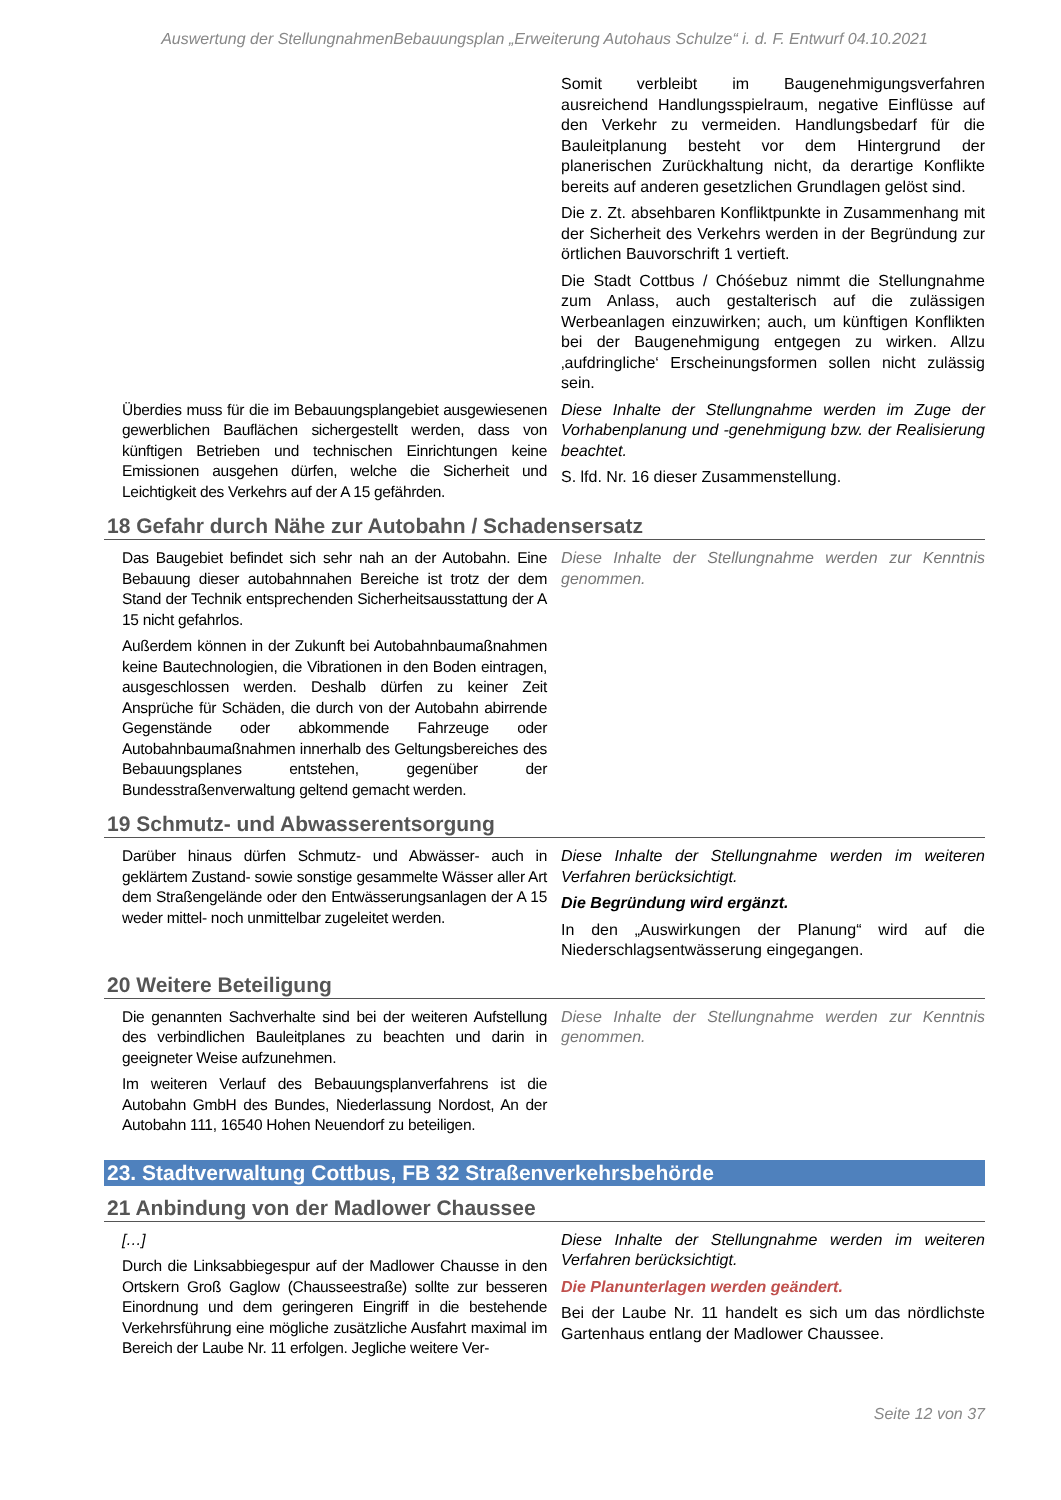Auswertung der StellungnahmenBebauungsplan „Erweiterung Autohaus Schulze“ i. d. F. Entwurf 04.10.2021
| | Somit verbleibt im Baugenehmigungsverfahren ausreichend Handlungsspielraum, negative Einflüsse auf den Verkehr zu vermeiden. Handlungsbedarf für die Bauleitplanung besteht vor dem Hintergrund der planerischen Zurückhaltung nicht, da derartige Konflikte bereits auf anderen gesetzlichen Grundlagen gelöst sind. Die z. Zt. absehbaren Konfliktpunkte in Zusammenhang mit der Sicherheit des Verkehrs werden in der Begründung zur örtlichen Bauvorschrift 1 vertieft. Die Stadt Cottbus / Chóśebuz nimmt die Stellungnahme zum Anlass, auch gestalterisch auf die zulässigen Werbeanlagen einzuwirken; auch, um künftigen Konflikten bei der Baugenehmigung entgegen zu wirken. Allzu ‚aufdringliche‘ Erscheinungsformen sollen nicht zulässig sein. |
| Überdies muss für die im Bebauungsplangebiet ausgewiesenen gewerblichen Bauflächen sichergestellt werden, dass von künftigen Betrieben und technischen Einrichtungen keine Emissionen ausgehen dürfen, welche die Sicherheit und Leichtigkeit des Verkehrs auf der A 15 gefährden. | Diese Inhalte der Stellungnahme werden im Zuge der Vorhabenplanung und -genehmigung bzw. der Realisierung beachtet. S. lfd. Nr. 16 dieser Zusammenstellung. |
18 Gefahr durch Nähe zur Autobahn / Schadensersatz
| Das Baugebiet befindet sich sehr nah an der Autobahn. Eine Bebauung dieser autobahnnahen Bereiche ist trotz der dem Stand der Technik entsprechenden Sicherheitsausstattung der A 15 nicht gefahrlos. Außerdem können in der Zukunft bei Autobahnbaumaßnahmen keine Bautechnologien, die Vibrationen in den Boden eintragen, ausgeschlossen werden. Deshalb dürfen zu keiner Zeit Ansprüche für Schäden, die durch von der Autobahn abirrende Gegenstände oder abkommende Fahrzeuge oder Autobahnbaumaßnahmen innerhalb des Geltungsbereiches des Bebauungsplanes entstehen, gegenüber der Bundesstraßenverwaltung geltend gemacht werden. | Diese Inhalte der Stellungnahme werden zur Kenntnis genommen. |
19 Schmutz- und Abwasserentsorgung
| Darüber hinaus dürfen Schmutz- und Abwässer- auch in geklärtem Zustand- sowie sonstige gesammelte Wässer aller Art dem Straßengelände oder den Entwässerungsanlagen der A 15 weder mittel- noch unmittelbar zugeleitet werden. | Diese Inhalte der Stellungnahme werden im weiteren Verfahren berücksichtigt. Die Begründung wird ergänzt. In den „Auswirkungen der Planung“ wird auf die Niederschlagsentwässerung eingegangen. |
20 Weitere Beteiligung
| Die genannten Sachverhalte sind bei der weiteren Aufstellung des verbindlichen Bauleitplanes zu beachten und darin in geeigneter Weise aufzunehmen. Im weiteren Verlauf des Bebauungsplanverfahrens ist die Autobahn GmbH des Bundes, Niederlassung Nordost, An der Autobahn 111, 16540 Hohen Neuendorf zu beteiligen. | Diese Inhalte der Stellungnahme werden zur Kenntnis genommen. |
23. Stadtverwaltung Cottbus, FB 32 Straßenverkehrsbehörde
21 Anbindung von der Madlower Chaussee
| […] Durch die Linksabbiegespur auf der Madlower Chausse in den Ortskern Groß Gaglow (Chausseestraße) sollte zur besseren Einordnung und dem geringeren Eingriff in die bestehende Verkehrsführung eine mögliche zusätzliche Ausfahrt maximal im Bereich der Laube Nr. 11 erfolgen. Jegliche weitere Ver- | Diese Inhalte der Stellungnahme werden im weiteren Verfahren berücksichtigt. Die Planunterlagen werden geändert. Bei der Laube Nr. 11 handelt es sich um das nördlichste Gartenhaus entlang der Madlower Chaussee. |
Seite 12 von 37